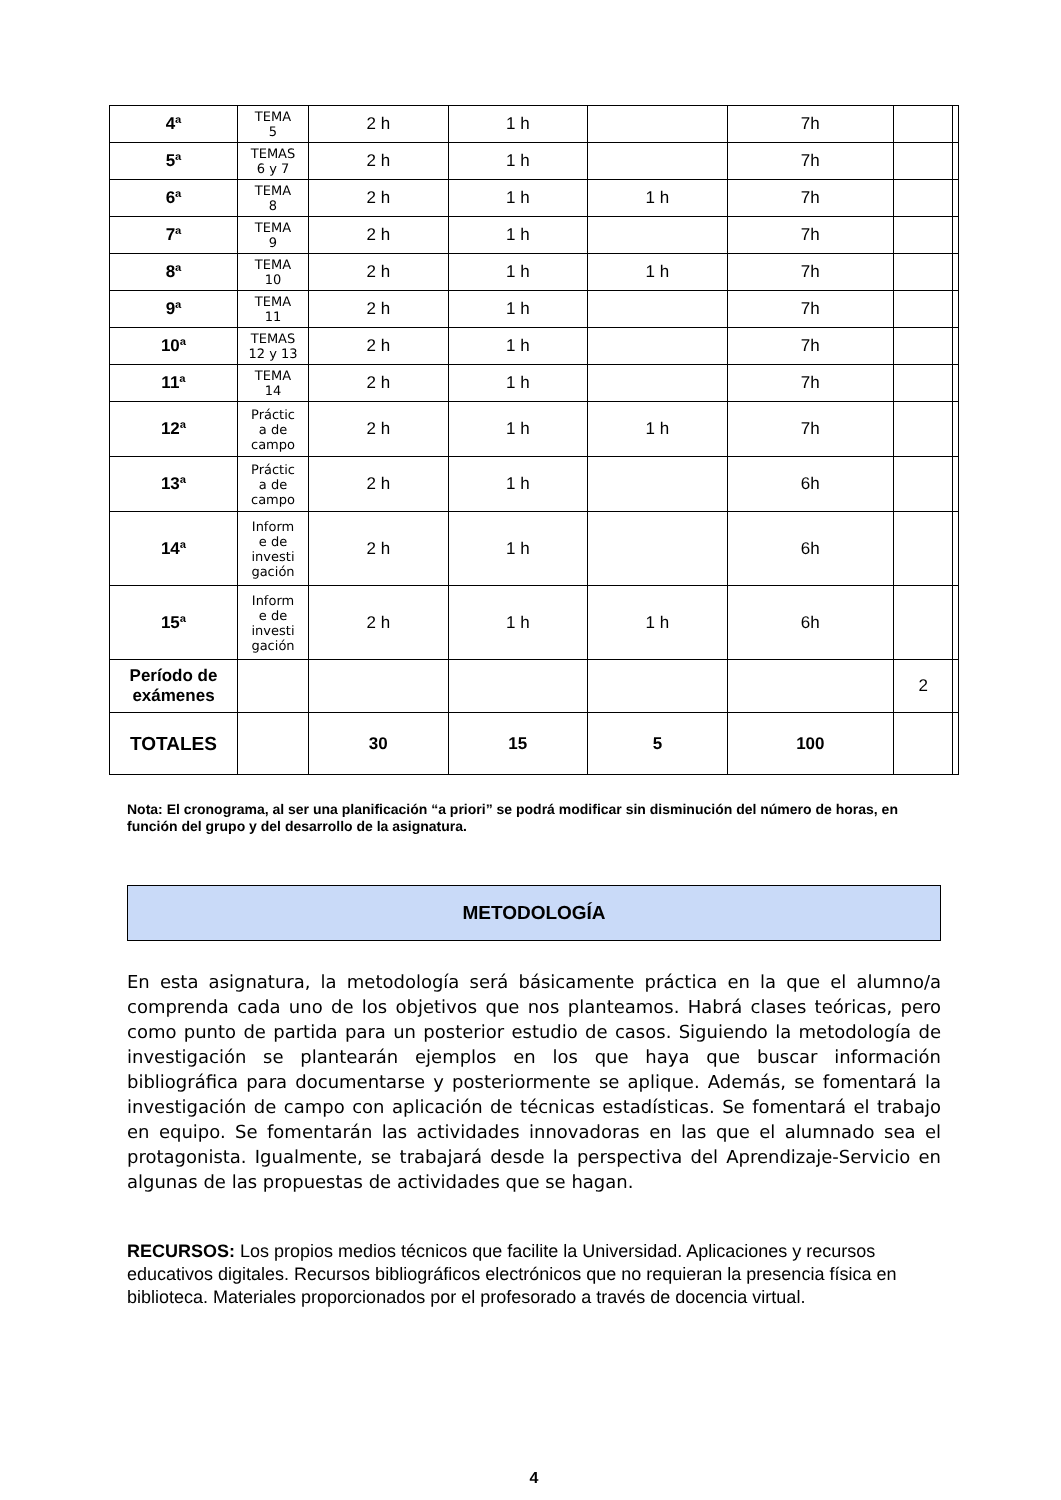| 4ª | TEMA 5 | 2 h | 1 h | | 7h | | |
| 5ª | TEMAS 6 y 7 | 2 h | 1 h | | 7h | | |
| 6ª | TEMA 8 | 2 h | 1 h | 1 h | 7h | | |
| 7ª | TEMA 9 | 2 h | 1 h | | 7h | | |
| 8ª | TEMA 10 | 2 h | 1 h | 1 h | 7h | | |
| 9ª | TEMA 11 | 2 h | 1 h | | 7h | | |
| 10ª | TEMAS 12 y 13 | 2 h | 1 h | | 7h | | |
| 11ª | TEMA 14 | 2 h | 1 h | | 7h | | |
| 12ª | Práctic a de campo | 2 h | 1 h | 1 h | 7h | | |
| 13ª | Práctic a de campo | 2 h | 1 h | | 6h | | |
| 14ª | Inform e de investi gación | 2 h | 1 h | | 6h | | |
| 15ª | Inform e de investi gación | 2 h | 1 h | 1 h | 6h | | |
| Período de exámenes | | | | | | 2 | |
| TOTALES | | 30 | 15 | 5 | 100 | | |
Nota: El cronograma, al ser una planificación “a priori” se podrá modificar sin disminución del número de horas, en función del grupo y del desarrollo de la asignatura.
METODOLOGÍA
En esta asignatura, la metodología será básicamente práctica en la que el alumno/a comprenda cada uno de los objetivos que nos planteamos. Habrá clases teóricas, pero como punto de partida para un posterior estudio de casos. Siguiendo la metodología de investigación se plantearán ejemplos en los que haya que buscar información bibliográfica para documentarse y posteriormente se aplique. Además, se fomentará la investigación de campo con aplicación de técnicas estadísticas. Se fomentará el trabajo en equipo. Se fomentarán las actividades innovadoras en las que el alumnado sea el protagonista. Igualmente, se trabajará desde la perspectiva del Aprendizaje-Servicio en algunas de las propuestas de actividades que se hagan.
RECURSOS: Los propios medios técnicos que facilite la Universidad. Aplicaciones y recursos educativos digitales. Recursos bibliográficos electrónicos que no requieran la presencia física en biblioteca. Materiales proporcionados por el profesorado a través de docencia virtual.
4